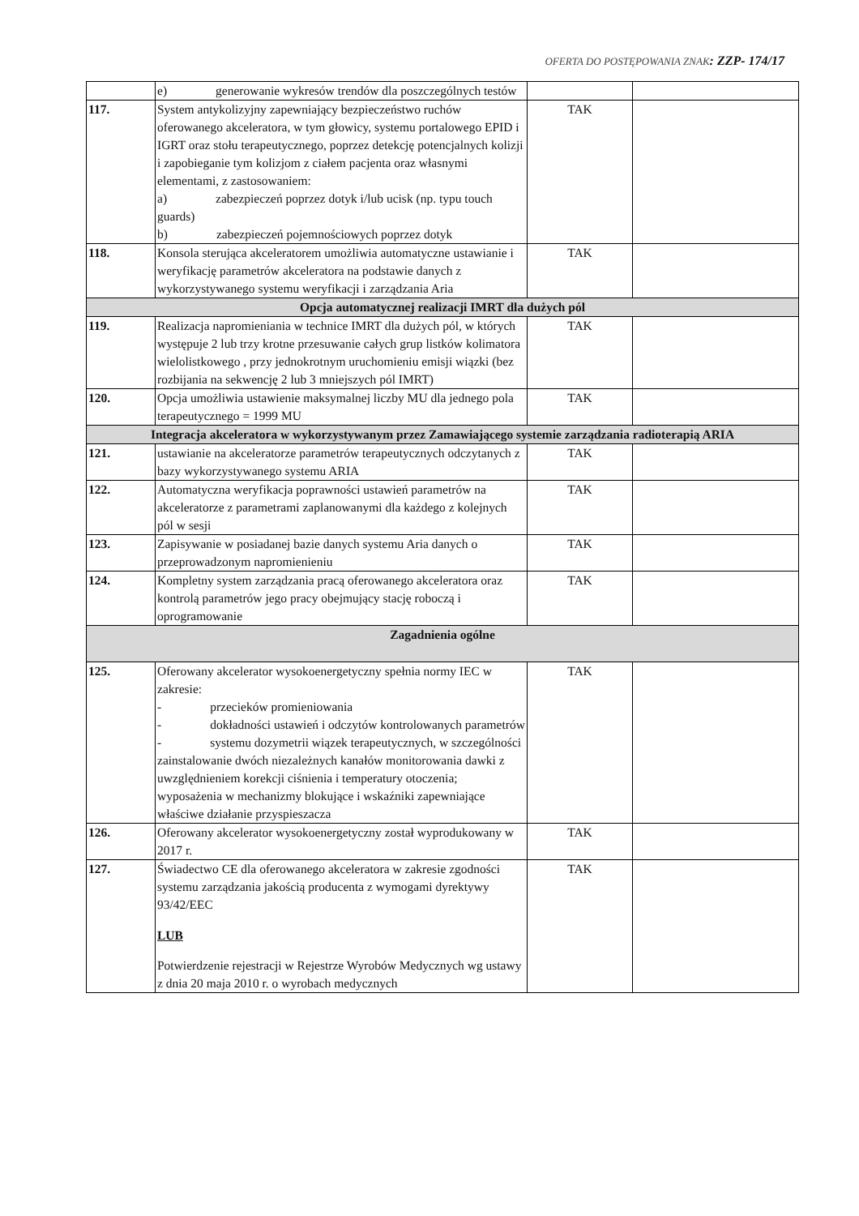OFERTA DO POSTĘPOWANIA ZNAK: ZZP- 174/17
| | e) generowanie wykresów trendów dla poszczególnych testów | | |
| 117. | System antykolizyjny zapewniający bezpieczeństwo ruchów oferowanego akceleratora, w tym głowicy, systemu portalowego EPID i IGRT oraz stołu terapeutycznego, poprzez detekcję potencjalnych kolizji i zapobieganie tym kolizjom z ciałem pacjenta oraz własnymi elementami, z zastosowaniem: a) zabezpieczeń poprzez dotyk i/lub ucisk (np. typu touch guards) b) zabezpieczeń pojemnościowych poprzez dotyk | TAK | |
| 118. | Konsola sterująca akceleratorem umożliwia automatyczne ustawianie i weryfikację parametrów akceleratora na podstawie danych z wykorzystywanego systemu weryfikacji i zarządzania Aria | TAK | |
| Opcja automatycznej realizacji IMRT dla dużych pól | | | |
| 119. | Realizacja napromieniania w technice IMRT dla dużych pól, w których występuje 2 lub trzy krotne przesuwanie całych grup listków kolimatora wielolistkowego , przy jednokrotnym uruchomieniu emisji wiązki (bez rozbijania na sekwencję 2 lub 3 mniejszych pól IMRT) | TAK | |
| 120. | Opcja umożliwia ustawienie maksymalnej liczby MU dla jednego pola terapeutycznego = 1999 MU | TAK | |
| Integracja akceleratora w wykorzystywanym przez Zamawiającego systemie zarządzania radioterapią ARIA | | | |
| 121. | ustawianie na akceleratorze parametrów terapeutycznych odczytanych z bazy wykorzystywanego systemu ARIA | TAK | |
| 122. | Automatyczna weryfikacja poprawności ustawień parametrów na akceleratorze z parametrami zaplanowanymi dla każdego z kolejnych pól w sesji | TAK | |
| 123. | Zapisywanie w posiadanej bazie danych systemu Aria danych o przeprowadzonym napromienieniu | TAK | |
| 124. | Kompletny system zarządzania pracą oferowanego akceleratora oraz kontrolą parametrów jego pracy obejmujący stację roboczą i oprogramowanie | TAK | |
| Zagadnienia ogólne | | | |
| 125. | Oferowany akcelerator wysokoenergetyczny spełnia normy IEC w zakresie: - przecieków promieniowania - dokładności ustawień i odczytów kontrolowanych parametrów - systemu dozymetrii wiązek terapeutycznych, w szczególności zainstalowanie dwóch niezależnych kanałów monitorowania dawki z uwzględnieniem korekcji ciśnienia i temperatury otoczenia; wyposażenia w mechanizmy blokujące i wskaźniki zapewniające właściwe działanie przyspieszacza | TAK | |
| 126. | Oferowany akcelerator wysokoenergetyczny został wyprodukowany w 2017 r. | TAK | |
| 127. | Świadectwo CE dla oferowanego akceleratora w zakresie zgodności systemu zarządzania jakością producenta z wymogami dyrektywy 93/42/EEC LUB Potwierdzenie rejestracji w Rejestrze Wyrobów Medycznych wg ustawy z dnia 20 maja 2010 r. o wyrobach medycznych | TAK | |